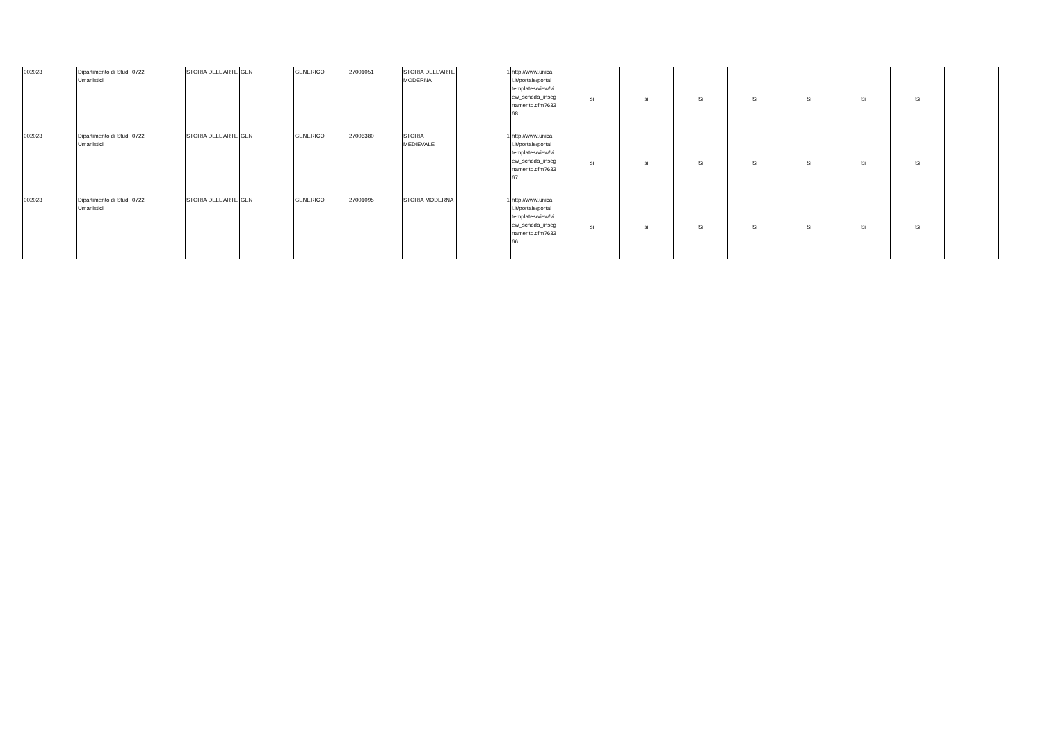| 002023 | Dipartimento di Studi Umanistici | 0722 | STORIA DELL'ARTE | GEN | GENERICO | 27001051 | STORIA DELL'ARTE MODERNA | 1 | http://www.unica l.it/portale/portal templates/view/vi ew_scheda_inseg namento.cfm?633 68 | si | si | Si | Si | Si | Si | Si | |
| 002023 | Dipartimento di Studi Umanistici | 0722 | STORIA DELL'ARTE | GEN | GENERICO | 27006380 | STORIA MEDIEVALE | 1 | http://www.unica l.it/portale/portal templates/view/vi ew_scheda_inseg namento.cfm?633 67 | si | si | Si | Si | Si | Si | Si | |
| 002023 | Dipartimento di Studi Umanistici | 0722 | STORIA DELL'ARTE | GEN | GENERICO | 27001095 | STORIA MODERNA | 1 | http://www.unica l.it/portale/portal templates/view/vi ew_scheda_inseg namento.cfm?633 66 | si | si | Si | Si | Si | Si | Si | |